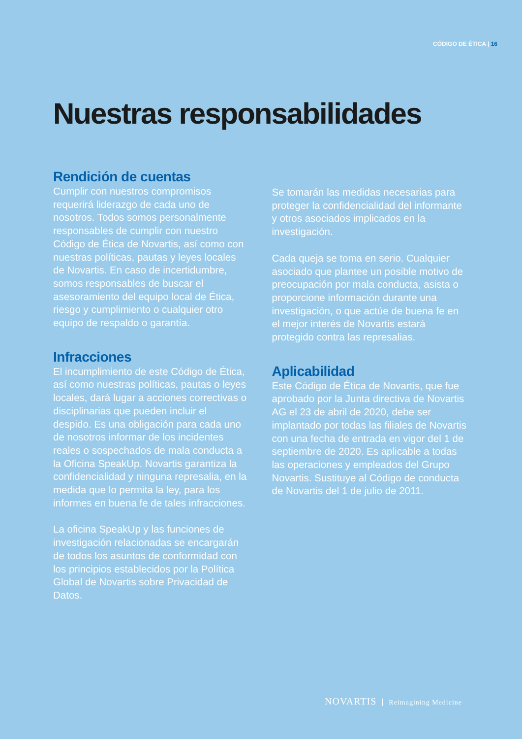CÓDIGO DE ÉTICA | 16
Nuestras responsabilidades
Rendición de cuentas
Cumplir con nuestros compromisos requerirá liderazgo de cada uno de nosotros. Todos somos personalmente responsables de cumplir con nuestro Código de Ética de Novartis, así como con nuestras políticas, pautas y leyes locales de Novartis. En caso de incertidumbre, somos responsables de buscar el asesoramiento del equipo local de Ética, riesgo y cumplimiento o cualquier otro equipo de respaldo o garantía.
Infracciones
El incumplimiento de este Código de Ética, así como nuestras políticas, pautas o leyes locales, dará lugar a acciones correctivas o disciplinarias que pueden incluir el despido. Es una obligación para cada uno de nosotros informar de los incidentes reales o sospechados de mala conducta a la Oficina SpeakUp. Novartis garantiza la confidencialidad y ninguna represalia, en la medida que lo permita la ley, para los informes en buena fe de tales infracciones.
La oficina SpeakUp y las funciones de investigación relacionadas se encargarán de todos los asuntos de conformidad con los principios establecidos por la Política Global de Novartis sobre Privacidad de Datos.
Se tomarán las medidas necesarias para proteger la confidencialidad del informante y otros asociados implicados en la investigación.
Cada queja se toma en serio. Cualquier asociado que plantee un posible motivo de preocupación por mala conducta, asista o proporcione información durante una investigación, o que actúe de buena fe en el mejor interés de Novartis estará protegido contra las represalias.
Aplicabilidad
Este Código de Ética de Novartis, que fue aprobado por la Junta directiva de Novartis AG el 23 de abril de 2020, debe ser implantado por todas las filiales de Novartis con una fecha de entrada en vigor del 1 de septiembre de 2020. Es aplicable a todas las operaciones y empleados del Grupo Novartis. Sustituye al Código de conducta de Novartis del 1 de julio de 2011.
NOVARTIS Reimagining Medicine